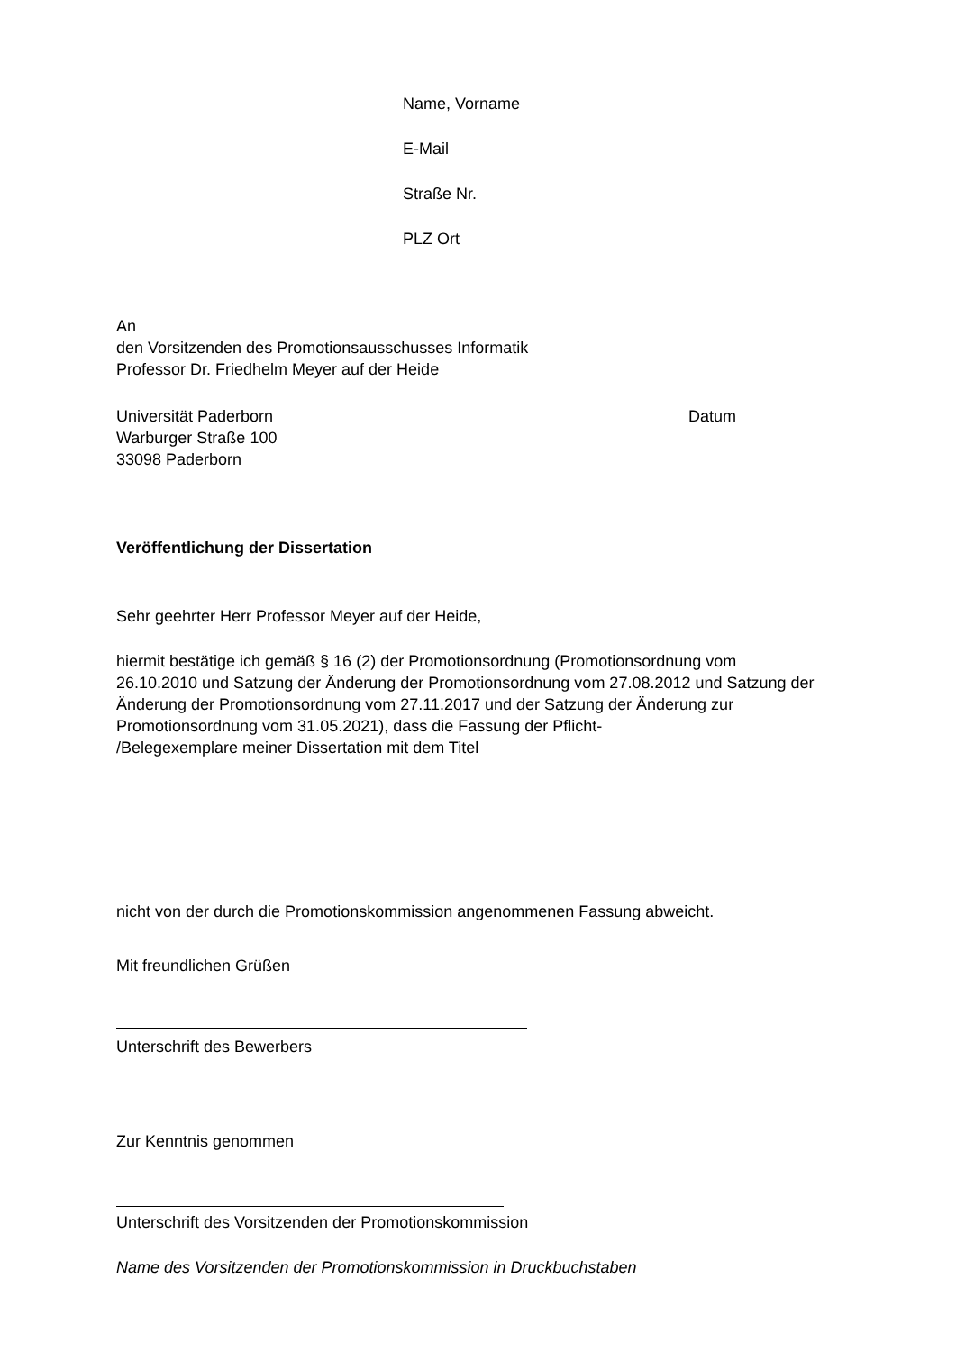Name, Vorname
E-Mail
Straße Nr.
PLZ Ort
An
den Vorsitzenden des Promotionsausschusses Informatik
Professor Dr. Friedhelm Meyer auf der Heide
Universität Paderborn
Warburger Straße 100
33098 Paderborn Datum
Veröffentlichung der Dissertation
Sehr geehrter Herr Professor Meyer auf der Heide,
hiermit bestätige ich gemäß § 16 (2) der Promotionsordnung (Promotionsordnung vom 26.10.2010 und Satzung der Änderung der Promotionsordnung vom 27.08.2012 und Satzung der Änderung der Promotionsordnung vom 27.11.2017 und der Satzung der Änderung zur Promotionsordnung vom 31.05.2021), dass die Fassung der Pflicht-
/Belegexemplare meiner Dissertation mit dem Titel
nicht von der durch die Promotionskommission angenommenen Fassung abweicht.
Mit freundlichen Grüßen
Unterschrift des Bewerbers
Zur Kenntnis genommen
Unterschrift des Vorsitzenden der Promotionskommission
Name des Vorsitzenden der Promotionskommission in Druckbuchstaben